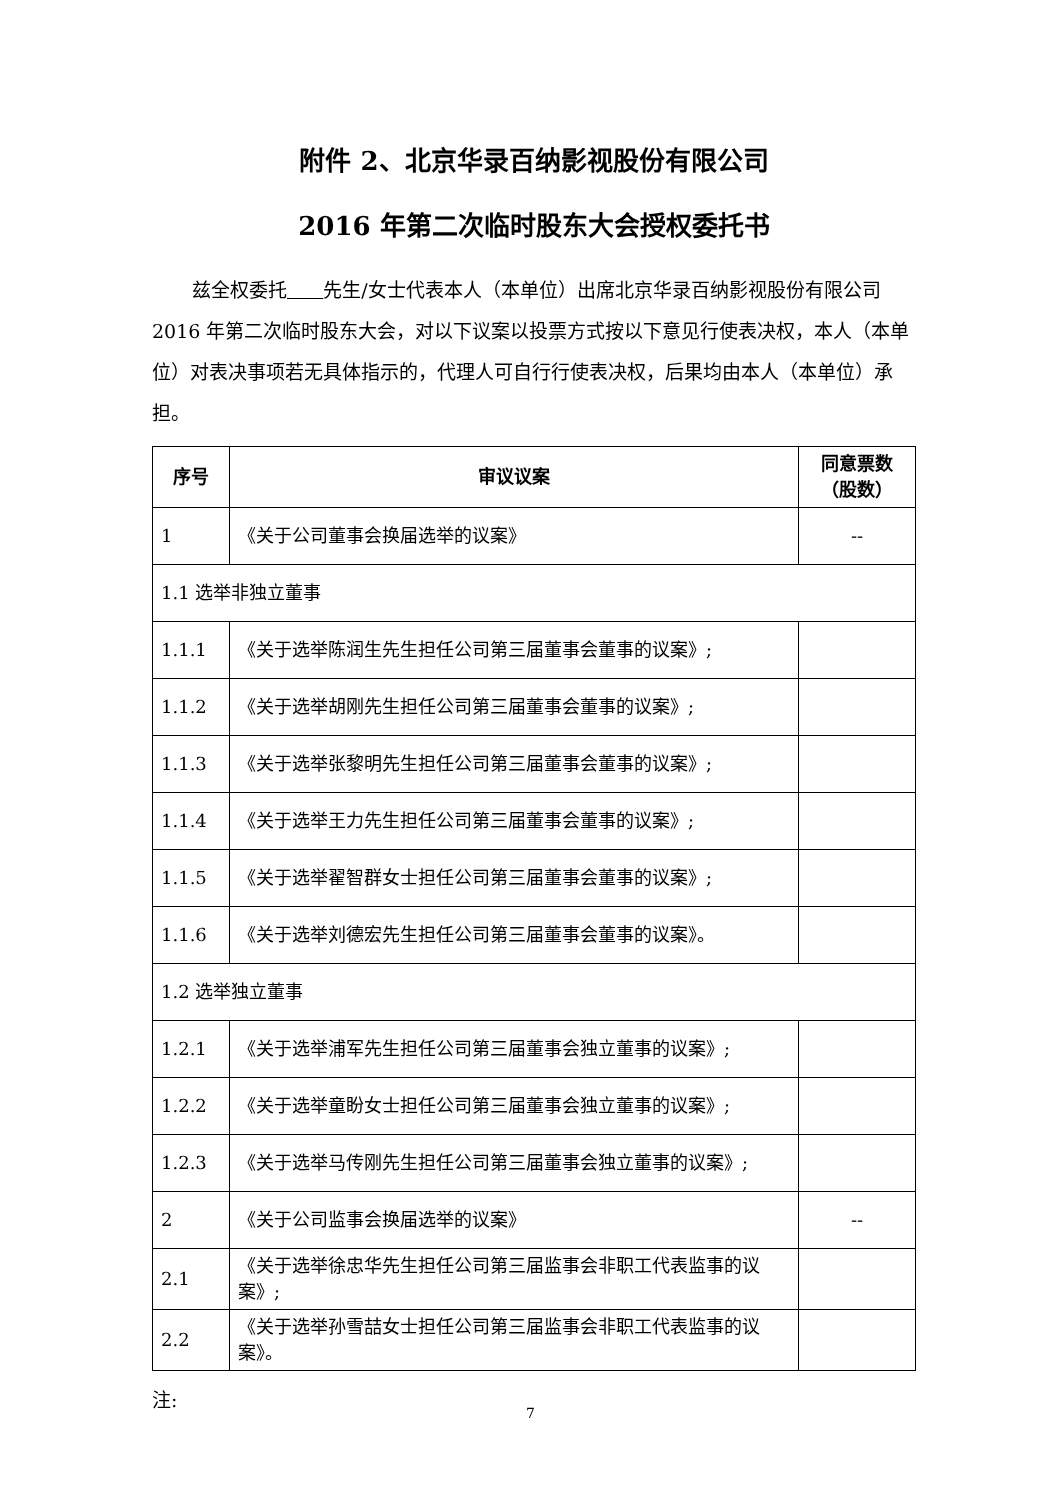附件 2、北京华录百纳影视股份有限公司
2016 年第二次临时股东大会授权委托书
兹全权委托 先生/女士代表本人（本单位）出席北京华录百纳影视股份有限公司 2016 年第二次临时股东大会，对以下议案以投票方式按以下意见行使表决权，本人（本单位）对表决事项若无具体指示的，代理人可自行行使表决权，后果均由本人（本单位）承担。
| 序号 | 审议议案 | 同意票数（股数） |
| --- | --- | --- |
| 1 | 《关于公司董事会换届选举的议案》 | -- |
| 1.1 选举非独立董事 | | |
| 1.1.1 | 《关于选举陈润生先生担任公司第三届董事会董事的议案》; | |
| 1.1.2 | 《关于选举胡刚先生担任公司第三届董事会董事的议案》; | |
| 1.1.3 | 《关于选举张黎明先生担任公司第三届董事会董事的议案》; | |
| 1.1.4 | 《关于选举王力先生担任公司第三届董事会董事的议案》; | |
| 1.1.5 | 《关于选举翟智群女士担任公司第三届董事会董事的议案》; | |
| 1.1.6 | 《关于选举刘德宏先生担任公司第三届董事会董事的议案》。 | |
| 1.2 选举独立董事 | | |
| 1.2.1 | 《关于选举浦军先生担任公司第三届董事会独立董事的议案》; | |
| 1.2.2 | 《关于选举童盼女士担任公司第三届董事会独立董事的议案》; | |
| 1.2.3 | 《关于选举马传刚先生担任公司第三届董事会独立董事的议案》; | |
| 2 | 《关于公司监事会换届选举的议案》 | -- |
| 2.1 | 《关于选举徐忠华先生担任公司第三届监事会非职工代表监事的议案》; | |
| 2.2 | 《关于选举孙雪喆女士担任公司第三届监事会非职工代表监事的议案》。 | |
注:
7